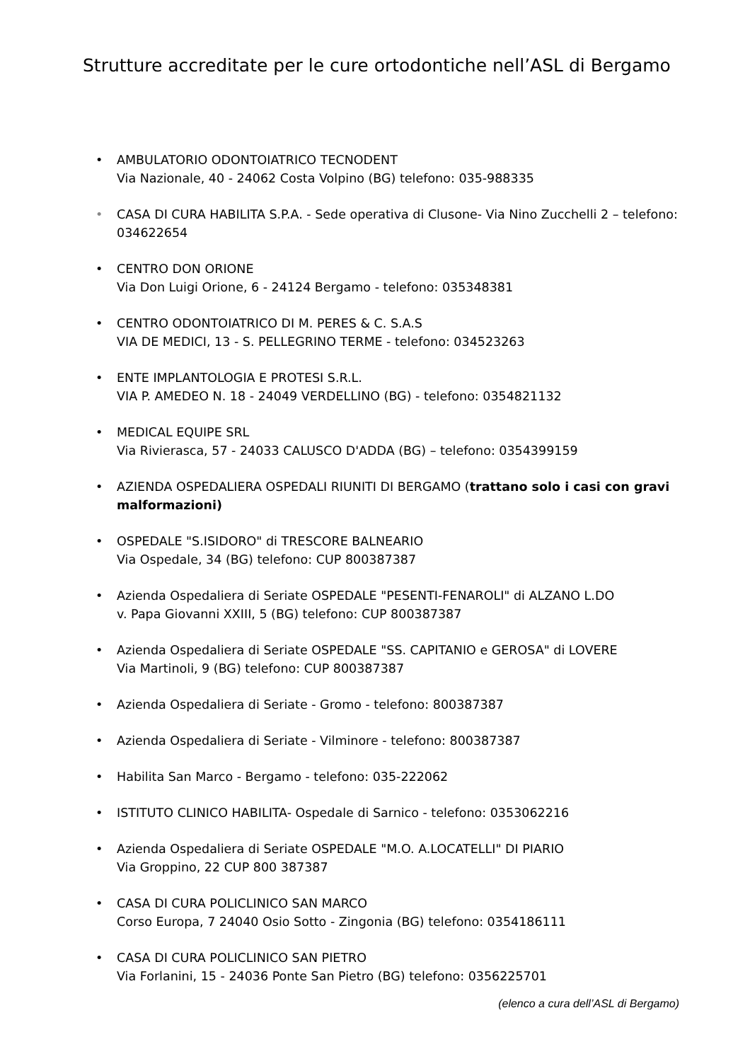Strutture accreditate per le cure ortodontiche nell’ASL di Bergamo
• AMBULATORIO ODONTOIATRICO TECNODENT
Via Nazionale, 40 - 24062 Costa Volpino (BG) telefono: 035-988335
• CASA DI CURA HABILITA S.P.A. - Sede operativa di Clusone- Via Nino Zucchelli 2 – telefono: 034622654
• CENTRO DON ORIONE
Via Don Luigi Orione, 6 - 24124 Bergamo - telefono: 035348381
• CENTRO ODONTOIATRICO DI M. PERES & C. S.A.S
VIA DE MEDICI, 13 - S. PELLEGRINO TERME - telefono: 034523263
• ENTE IMPLANTOLOGIA E PROTESI S.R.L.
VIA P. AMEDEO N. 18 - 24049 VERDELLINO (BG) - telefono: 0354821132
• MEDICAL EQUIPE SRL
Via Rivierasca, 57 - 24033 CALUSCO D'ADDA (BG) – telefono: 0354399159
• AZIENDA OSPEDALIERA OSPEDALI RIUNITI DI BERGAMO (trattano solo i casi con gravi malformazioni)
• OSPEDALE "S.ISIDORO" di TRESCORE BALNEARIO
Via Ospedale, 34 (BG) telefono: CUP 800387387
• Azienda Ospedaliera di Seriate OSPEDALE "PESENTI-FENAROLI" di ALZANO L.DO
v. Papa Giovanni XXIII, 5 (BG) telefono: CUP 800387387
• Azienda Ospedaliera di Seriate OSPEDALE "SS. CAPITANIO e GEROSA" di LOVERE
Via Martinoli, 9 (BG) telefono: CUP 800387387
• Azienda Ospedaliera di Seriate - Gromo - telefono: 800387387
• Azienda Ospedaliera di Seriate - Vilminore - telefono: 800387387
• Habilita San Marco - Bergamo - telefono: 035-222062
• ISTITUTO CLINICO HABILITA- Ospedale di Sarnico - telefono: 0353062216
• Azienda Ospedaliera di Seriate OSPEDALE "M.O. A.LOCATELLI" DI PIARIO
Via Groppino, 22 CUP 800 387387
• CASA DI CURA POLICLINICO SAN MARCO
Corso Europa, 7 24040 Osio Sotto - Zingonia (BG) telefono: 0354186111
• CASA DI CURA POLICLINICO SAN PIETRO
Via Forlanini, 15 - 24036 Ponte San Pietro (BG) telefono: 0356225701
(elenco a cura dell’ASL di Bergamo)